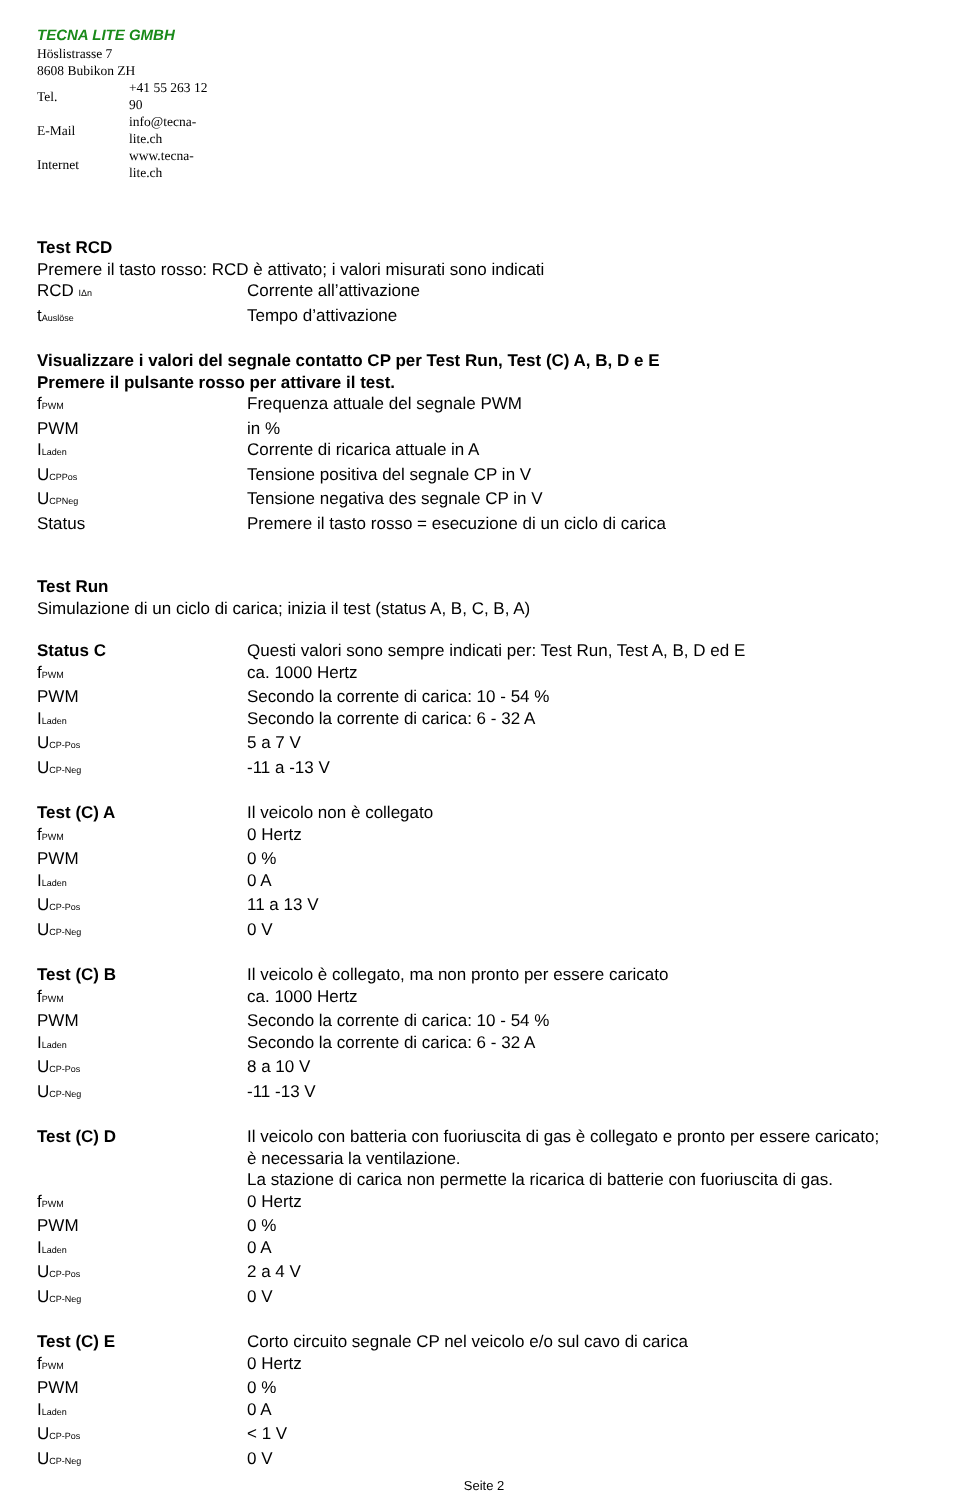TECNA LITE GMBH
Höslistrasse 7
8608 Bubikon ZH
| Tel. | +41 55 263 12 90 |
| E-Mail | info@tecna-lite.ch |
| Internet | www.tecna-lite.ch |
Test RCD
Premere il tasto rosso: RCD è attivato; i valori misurati sono indicati
| RCD <sub>IΔn</sub> | Corrente all’attivazione |
| t<sub>Auslöse</sub> | Tempo d’attivazione |
Visualizzare i valori del segnale contatto CP per Test Run, Test (C) A, B, D e E
Premere il pulsante rosso per attivare il test.
| f<sub>PWM</sub> | Frequenza attuale del segnale PWM |
| PWM | in % |
| I<sub>Laden</sub> | Corrente di ricarica attuale in A |
| U<sub>CPPos</sub> | Tensione positiva del segnale CP in V |
| U<sub>CPNeg</sub> | Tensione negativa des segnale CP in V |
| Status | Premere il tasto rosso = esecuzione di un ciclo di carica |
Test Run
Simulazione di un ciclo di carica; inizia il test (status A, B, C, B, A)
| Status C | Questi valori sono sempre indicati per: Test Run, Test A, B, D ed E |
| f<sub>PWM</sub> | ca. 1000 Hertz |
| PWM | Secondo la corrente di carica: 10 - 54 % |
| I<sub>Laden</sub> | Secondo la corrente di carica: 6 - 32 A |
| U<sub>CP-Pos</sub> | 5 a 7 V |
| U<sub>CP-Neg</sub> | -11 a -13 V |
| Test (C) A | Il veicolo non è collegato |
| f<sub>PWM</sub> | 0 Hertz |
| PWM | 0 % |
| I<sub>Laden</sub> | 0 A |
| U<sub>CP-Pos</sub> | 11 a 13 V |
| U<sub>CP-Neg</sub> | 0 V |
| Test (C) B | Il veicolo è collegato, ma non pronto per essere caricato |
| f<sub>PWM</sub> | ca. 1000 Hertz |
| PWM | Secondo la corrente di carica: 10 - 54 % |
| I<sub>Laden</sub> | Secondo la corrente di carica: 6 - 32 A |
| U<sub>CP-Pos</sub> | 8 a 10 V |
| U<sub>CP-Neg</sub> | -11 -13 V |
| Test (C) D | Il veicolo con batteria con fuoriuscita di gas è collegato e pronto per essere caricato; è necessaria la ventilazione. La stazione di carica non permette la ricarica di batterie con fuoriuscita di gas. |
| f<sub>PWM</sub> | 0 Hertz |
| PWM | 0 % |
| I<sub>Laden</sub> | 0 A |
| U<sub>CP-Pos</sub> | 2 a 4 V |
| U<sub>CP-Neg</sub> | 0 V |
| Test (C) E | Corto circuito segnale CP nel veicolo e/o sul cavo di carica |
| f<sub>PWM</sub> | 0 Hertz |
| PWM | 0 % |
| I<sub>Laden</sub> | 0 A |
| U<sub>CP-Pos</sub> | < 1 V |
| U<sub>CP-Neg</sub> | 0 V |
Seite 2